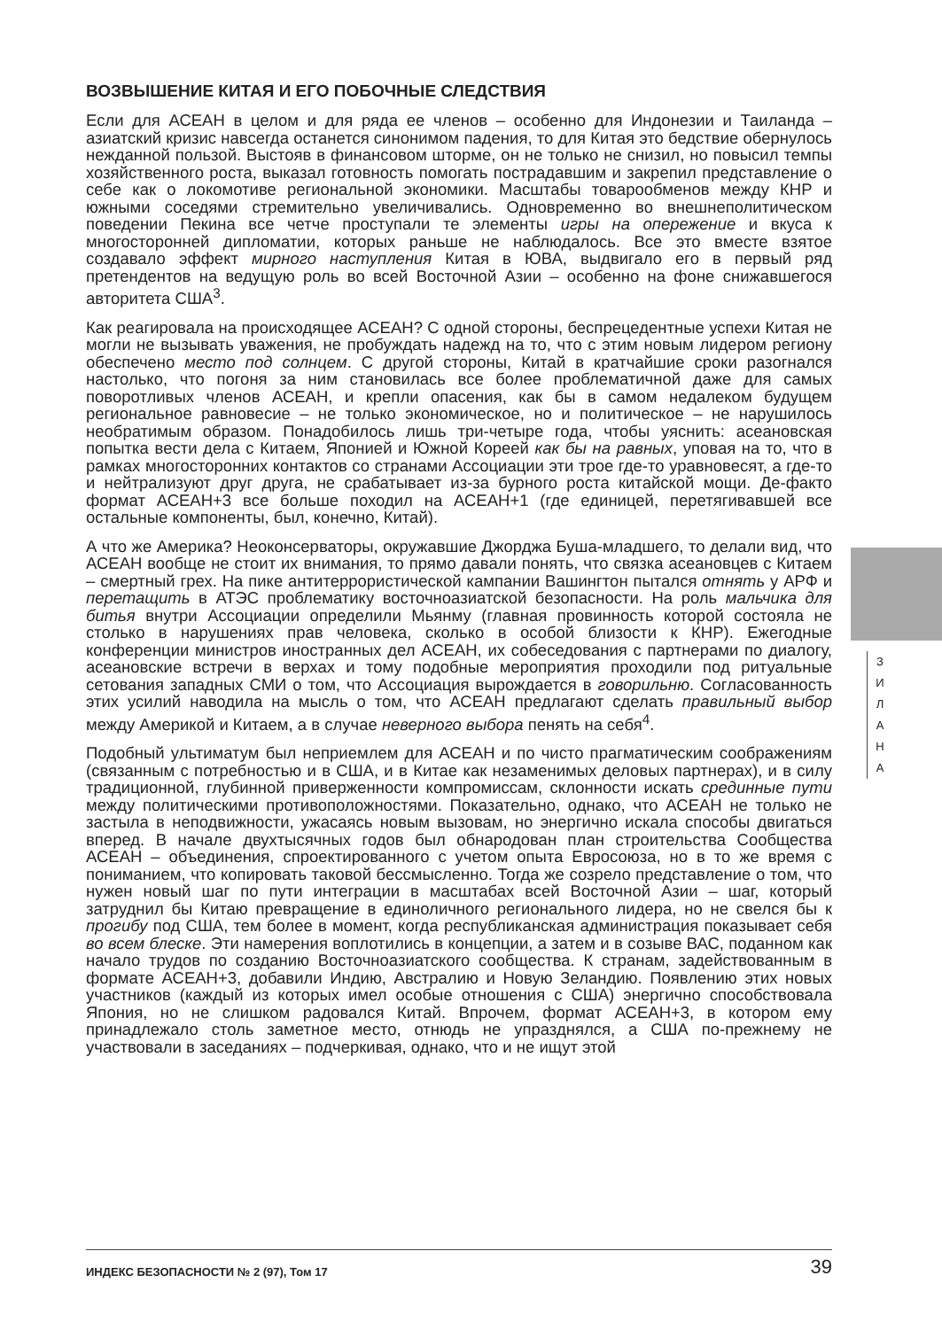ВОЗВЫШЕНИЕ КИТАЯ И ЕГО ПОБОЧНЫЕ СЛЕДСТВИЯ
Если для АСЕАН в целом и для ряда ее членов – особенно для Индонезии и Таиланда – азиатский кризис навсегда останется синонимом падения, то для Китая это бедствие обернулось нежданной пользой. Выстояв в финансовом шторме, он не только не снизил, но повысил темпы хозяйственного роста, выказал готовность помогать пострадавшим и закрепил представление о себе как о локомотиве региональной экономики. Масштабы товарообменов между КНР и южными соседями стремительно увеличивались. Одновременно во внешнеполитическом поведении Пекина все четче проступали те элементы игры на опережение и вкуса к многосторонней дипломатии, которых раньше не наблюдалось. Все это вместе взятое создавало эффект мирного наступления Китая в ЮВА, выдвигало его в первый ряд претендентов на ведущую роль во всей Восточной Азии – особенно на фоне снижавшегося авторитета США<sup>3</sup>.
Как реагировала на происходящее АСЕАН? С одной стороны, беспрецедентные успехи Китая не могли не вызывать уважения, не пробуждать надежд на то, что с этим новым лидером региону обеспечено место под солнцем. С другой стороны, Китай в кратчайшие сроки разогнался настолько, что погоня за ним становилась все более проблематичной даже для самых поворотливых членов АСЕАН, и крепли опасения, как бы в самом недалеком будущем региональное равновесие – не только экономическое, но и политическое – не нарушилось необратимым образом. Понадобилось лишь три-четыре года, чтобы уяснить: асеановская попытка вести дела с Китаем, Японией и Южной Кореей как бы на равных, уповая на то, что в рамках многосторонних контактов со странами Ассоциации эти трое где-то уравновесят, а где-то и нейтрализуют друг друга, не срабатывает из-за бурного роста китайской мощи. Де-факто формат АСЕАН+3 все больше походил на АСЕАН+1 (где единицей, перетягивавшей все остальные компоненты, был, конечно, Китай).
А что же Америка? Неоконсерваторы, окружавшие Джорджа Буша-младшего, то делали вид, что АСЕАН вообще не стоит их внимания, то прямо давали понять, что связка асеановцев с Китаем – смертный грех. На пике антитеррористической кампании Вашингтон пытался отнять у АРФ и перетащить в АТЭС проблематику восточноазиатской безопасности. На роль мальчика для битья внутри Ассоциации определили Мьянму (главная провинность которой состояла не столько в нарушениях прав человека, сколько в особой близости к КНР). Ежегодные конференции министров иностранных дел АСЕАН, их собеседования с партнерами по диалогу, асеановские встречи в верхах и тому подобные мероприятия проходили под ритуальные сетования западных СМИ о том, что Ассоциация вырождается в говорильню. Согласованность этих усилий наводила на мысль о том, что АСЕАН предлагают сделать правильный выбор между Америкой и Китаем, а в случае неверного выбора пенять на себя<sup>4</sup>.
Подобный ультиматум был неприемлем для АСЕАН и по чисто прагматическим соображениям (связанным с потребностью и в США, и в Китае как незаменимых деловых партнерах), и в силу традиционной, глубинной приверженности компромиссам, склонности искать срединные пути между политическими противоположностями. Показательно, однако, что АСЕАН не только не застыла в неподвижности, ужасаясь новым вызовам, но энергично искала способы двигаться вперед. В начале двухтысячных годов был обнародован план строительства Сообщества АСЕАН – объединения, спроектированного с учетом опыта Евросоюза, но в то же время с пониманием, что копировать таковой бессмысленно. Тогда же созрело представление о том, что нужен новый шаг по пути интеграции в масштабах всей Восточной Азии – шаг, который затруднил бы Китаю превращение в единоличного регионального лидера, но не свелся бы к прогибу под США, тем более в момент, когда республиканская администрация показывает себя во всем блеске. Эти намерения воплотились в концепции, а затем и в созыве ВАС, поданном как начало трудов по созданию Восточноазиатского сообщества. К странам, задействованным в формате АСЕАН+3, добавили Индию, Австралию и Новую Зеландию. Появлению этих новых участников (каждый из которых имел особые отношения с США) энергично способствовала Япония, но не слишком радовался Китай. Впрочем, формат АСЕАН+3, в котором ему принадлежало столь заметное место, отнюдь не упразднялся, а США по-прежнему не участвовали в заседаниях – подчеркивая, однако, что и не ищут этой
З
И
Л
А
Н
А
ИНДЕКС БЕЗОПАСНОСТИ № 2 (97), Том 17 39